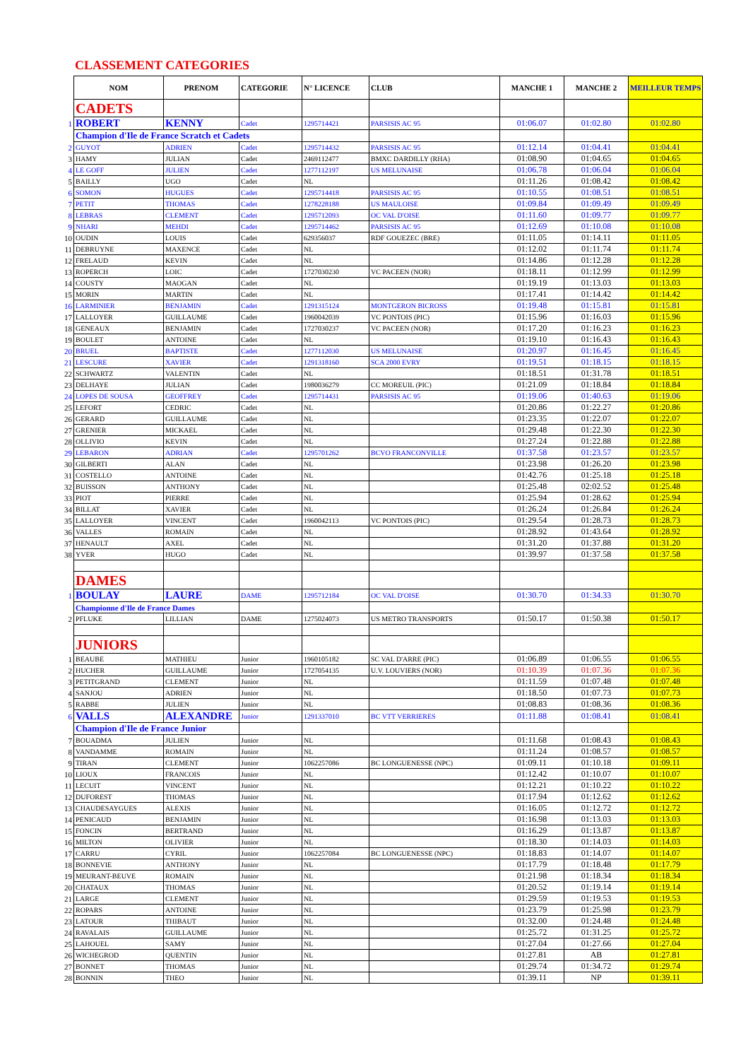CLASSEMENT CATEGORIES
| | NOM | PRENOM | CATEGORIE | N° LICENCE | CLUB | MANCHE 1 | MANCHE 2 | MEILLEUR TEMPS |
| | CADETS | | | | | | | |
| 1 | ROBERT | KENNY | Cadet | 1295714421 | PARSISIS AC 95 | 01:06.07 | 01:02.80 | 01:02.80 |
| | Champion d'Ile de France Scratch et Cadets | | | | | | | |
| 2 | GUYOT | ADRIEN | Cadet | 1295714432 | PARSISIS AC 95 | 01:12.14 | 01:04.41 | 01:04.41 |
| 3 | HAMY | JULIAN | Cadet | 2469112477 | BMXC DARDILLY (RHA) | 01:08.90 | 01:04.65 | 01:04.65 |
| 4 | LE GOFF | JULIEN | Cadet | 1277112197 | US MELUNAISE | 01:06.78 | 01:06.04 | 01:06.04 |
| 5 | BAILLY | UGO | Cadet | NL | | 01:11.26 | 01:08.42 | 01:08.42 |
| 6 | SOMON | HUGUES | Cadet | 1295714418 | PARSISIS AC 95 | 01:10.55 | 01:08.51 | 01:08.51 |
| 7 | PETIT | THOMAS | Cadet | 1278228188 | US MAULOISE | 01:09.84 | 01:09.49 | 01:09.49 |
| 8 | LEBRAS | CLEMENT | Cadet | 1295712093 | OC VAL D'OISE | 01:11.60 | 01:09.77 | 01:09.77 |
| 9 | NHARI | MEHDI | Cadet | 1295714462 | PARSISIS AC 95 | 01:12.69 | 01:10.08 | 01:10.08 |
| 10 | OUDIN | LOUIS | Cadet | 629356037 | RDF GOUEZEC (BRE) | 01:11.05 | 01:14.11 | 01:11.05 |
| 11 | DEBRUYNE | MAXENCE | Cadet | NL | | 01:12.02 | 01:11.74 | 01:11.74 |
| 12 | FRELAUD | KEVIN | Cadet | NL | | 01:14.86 | 01:12.28 | 01:12.28 |
| 13 | ROPERCH | LOIC | Cadet | 1727030230 | VC PACEEN (NOR) | 01:18.11 | 01:12.99 | 01:12.99 |
| 14 | COUSTY | MAOGAN | Cadet | NL | | 01:19.19 | 01:13.03 | 01:13.03 |
| 15 | MORIN | MARTIN | Cadet | NL | | 01:17.41 | 01:14.42 | 01:14.42 |
| 16 | LARMINIER | BENJAMIN | Cadet | 1291315124 | MONTGERON BICROSS | 01:19.48 | 01:15.81 | 01:15.81 |
| 17 | LALLOYER | GUILLAUME | Cadet | 1960042039 | VC PONTOIS (PIC) | 01:15.96 | 01:16.03 | 01:15.96 |
| 18 | GENEAUX | BENJAMIN | Cadet | 1727030237 | VC PACEEN (NOR) | 01:17.20 | 01:16.23 | 01:16.23 |
| 19 | BOULET | ANTOINE | Cadet | NL | | 01:19.10 | 01:16.43 | 01:16.43 |
| 20 | BRUEL | BAPTISTE | Cadet | 1277112030 | US MELUNAISE | 01:20.97 | 01:16.45 | 01:16.45 |
| 21 | LESCURE | XAVIER | Cadet | 1291318160 | SCA 2000 EVRY | 01:19.51 | 01:18.15 | 01:18.15 |
| 22 | SCHWARTZ | VALENTIN | Cadet | NL | | 01:18.51 | 01:31.78 | 01:18.51 |
| 23 | DELHAYE | JULIAN | Cadet | 1980036279 | CC MOREUIL (PIC) | 01:21.09 | 01:18.84 | 01:18.84 |
| 24 | LOPES DE SOUSA | GEOFFREY | Cadet | 1295714431 | PARSISIS AC 95 | 01:19.06 | 01:40.63 | 01:19.06 |
| 25 | LEFORT | CEDRIC | Cadet | NL | | 01:20.86 | 01:22.27 | 01:20.86 |
| 26 | GERARD | GUILLAUME | Cadet | NL | | 01:23.35 | 01:22.07 | 01:22.07 |
| 27 | GRENIER | MICKAEL | Cadet | NL | | 01:29.48 | 01:22.30 | 01:22.30 |
| 28 | OLLIVIO | KEVIN | Cadet | NL | | 01:27.24 | 01:22.88 | 01:22.88 |
| 29 | LEBARON | ADRIAN | Cadet | 1295701262 | BCVO FRANCONVILLE | 01:37.58 | 01:23.57 | 01:23.57 |
| 30 | GILBERTI | ALAN | Cadet | NL | | 01:23.98 | 01:26.20 | 01:23.98 |
| 31 | COSTELLO | ANTOINE | Cadet | NL | | 01:42.76 | 01:25.18 | 01:25.18 |
| 32 | BUISSON | ANTHONY | Cadet | NL | | 01:25.48 | 02:02.52 | 01:25.48 |
| 33 | PIOT | PIERRE | Cadet | NL | | 01:25.94 | 01:28.62 | 01:25.94 |
| 34 | BILLAT | XAVIER | Cadet | NL | | 01:26.24 | 01:26.84 | 01:26.24 |
| 35 | LALLOYER | VINCENT | Cadet | 1960042113 | VC PONTOIS (PIC) | 01:29.54 | 01:28.73 | 01:28.73 |
| 36 | VALLES | ROMAIN | Cadet | NL | | 01:28.92 | 01:43.64 | 01:28.92 |
| 37 | HENAULT | AXEL | Cadet | NL | | 01:31.20 | 01:37.88 | 01:31.20 |
| 38 | YVER | HUGO | Cadet | NL | | 01:39.97 | 01:37.58 | 01:37.58 |
| | DAMES | | | | | | | |
| 1 | BOULAY | LAURE | DAME | 1295712184 | OC VAL D'OISE | 01:30.70 | 01:34.33 | 01:30.70 |
| | Championne d'Ile de France Dames | | | | | | | |
| 2 | PFLUKE | LILLIAN | DAME | 1275024073 | US METRO TRANSPORTS | 01:50.17 | 01:50.38 | 01:50.17 |
| | JUNIORS | | | | | | | |
| 1 | BEAUBE | MATHIEU | Junior | 1960105182 | SC VAL D'ARRE (PIC) | 01:06.89 | 01:06.55 | 01:06.55 |
| 2 | HUCHER | GUILLAUME | Junior | 1727054135 | U.V. LOUVIERS (NOR) | 01:10.39 | 01:07.36 | 01:07.36 |
| 3 | PETITGRAND | CLEMENT | Junior | NL | | 01:11.59 | 01:07.48 | 01:07.48 |
| 4 | SANJOU | ADRIEN | Junior | NL | | 01:18.50 | 01:07.73 | 01:07.73 |
| 5 | RABBE | JULIEN | Junior | NL | | 01:08.83 | 01:08.36 | 01:08.36 |
| 6 | VALLS | ALEXANDRE | Junior | 1291337010 | BC VTT VERRIERES | 01:11.88 | 01:08.41 | 01:08.41 |
| | Champion d'Ile de France Junior | | | | | | | |
| 7 | BOUADMA | JULIEN | Junior | NL | | 01:11.68 | 01:08.43 | 01:08.43 |
| 8 | VANDAMME | ROMAIN | Junior | NL | | 01:11.24 | 01:08.57 | 01:08.57 |
| 9 | TIRAN | CLEMENT | Junior | 1062257086 | BC LONGUENESSE (NPC) | 01:09.11 | 01:10.18 | 01:09.11 |
| 10 | LIOUX | FRANCOIS | Junior | NL | | 01:12.42 | 01:10.07 | 01:10.07 |
| 11 | LECUIT | VINCENT | Junior | NL | | 01:12.21 | 01:10.22 | 01:10.22 |
| 12 | DUFOREST | THOMAS | Junior | NL | | 01:17.94 | 01:12.62 | 01:12.62 |
| 13 | CHAUDESAYGUES | ALEXIS | Junior | NL | | 01:16.05 | 01:12.72 | 01:12.72 |
| 14 | PENICAUD | BENJAMIN | Junior | NL | | 01:16.98 | 01:13.03 | 01:13.03 |
| 15 | FONCIN | BERTRAND | Junior | NL | | 01:16.29 | 01:13.87 | 01:13.87 |
| 16 | MILTON | OLIVIER | Junior | NL | | 01:18.30 | 01:14.03 | 01:14.03 |
| 17 | CARRU | CYRIL | Junior | 1062257084 | BC LONGUENESSE (NPC) | 01:18.83 | 01:14.07 | 01:14.07 |
| 18 | BONNEVIE | ANTHONY | Junior | NL | | 01:17.79 | 01:18.48 | 01:17.79 |
| 19 | MEURANT-BEUVE | ROMAIN | Junior | NL | | 01:21.98 | 01:18.34 | 01:18.34 |
| 20 | CHATAUX | THOMAS | Junior | NL | | 01:20.52 | 01:19.14 | 01:19.14 |
| 21 | LARGE | CLEMENT | Junior | NL | | 01:29.59 | 01:19.53 | 01:19.53 |
| 22 | ROPARS | ANTOINE | Junior | NL | | 01:23.79 | 01:25.98 | 01:23.79 |
| 23 | LATOUR | THIBAUT | Junior | NL | | 01:32.00 | 01:24.48 | 01:24.48 |
| 24 | RAVALAIS | GUILLAUME | Junior | NL | | 01:25.72 | 01:31.25 | 01:25.72 |
| 25 | LAHOUEL | SAMY | Junior | NL | | 01:27.04 | 01:27.66 | 01:27.04 |
| 26 | WICHEGROD | QUENTIN | Junior | NL | | 01:27.81 | AB | 01:27.81 |
| 27 | BONNET | THOMAS | Junior | NL | | 01:29.74 | 01:34.72 | 01:29.74 |
| 28 | BONNIN | THEO | Junior | NL | | 01:39.11 | NP | 01:39.11 |